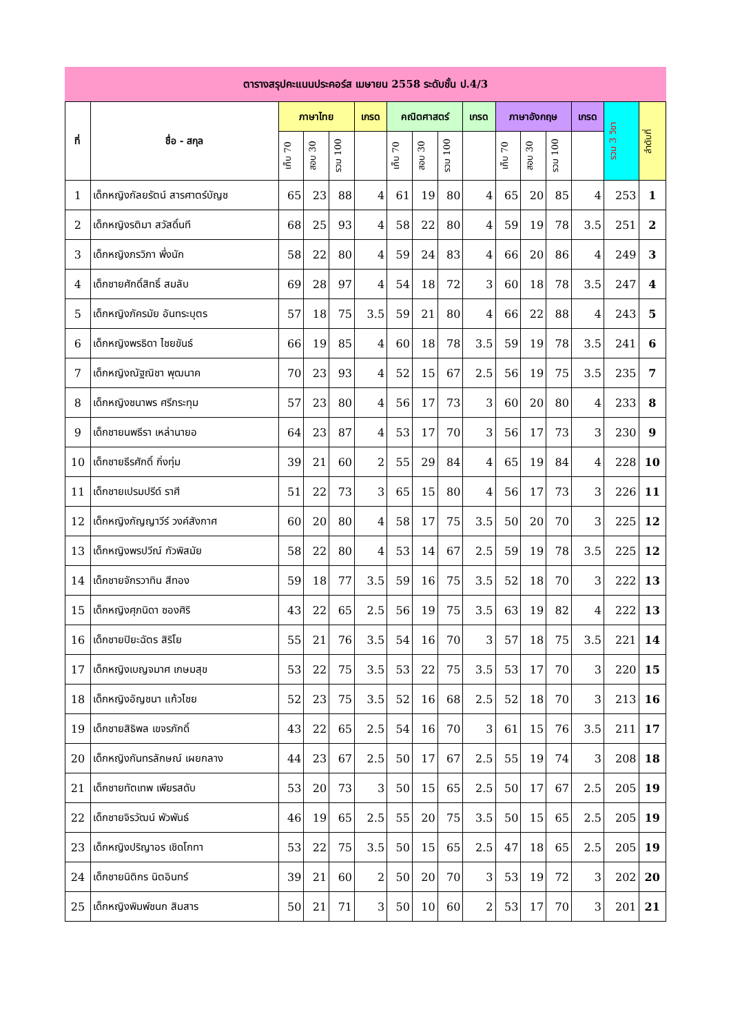ตารางสรุปคะแนนประคอร์ส เมษายน 2558 ระดับชั้น ป.4/3
| ที่ | ชื่อ - สกุล | ภาษาไทย | | | เกรด | คณิตศาสตร์ | | | เกรด | ภาษาอังกฤษ | | | เกรด | รวม 3 วิชา | ลำดับที่ |
| --- | --- | --- | --- | --- | --- | --- | --- | --- | --- | --- | --- | --- | --- | --- | --- |
| | | เก็บ 70 | สอบ 30 | รวม 100 | | เก็บ 70 | สอบ 30 | รวม 100 | | เก็บ 70 | สอบ 30 | รวม 100 | | | |
| 1 | เด็กหญิงกัลยรัตน์ สารศาตร์บัญช | 65 | 23 | 88 | 4 | 61 | 19 | 80 | 4 | 65 | 20 | 85 | 4 | 253 | 1 |
| 2 | เด็กหญิงรติมา สวัสดิ์นที | 68 | 25 | 93 | 4 | 58 | 22 | 80 | 4 | 59 | 19 | 78 | 3.5 | 251 | 2 |
| 3 | เด็กหญิงภรวิภา พึ่งนัก | 58 | 22 | 80 | 4 | 59 | 24 | 83 | 4 | 66 | 20 | 86 | 4 | 249 | 3 |
| 4 | เด็กชายศักดิ์สิทธิ์ สมลับ | 69 | 28 | 97 | 4 | 54 | 18 | 72 | 3 | 60 | 18 | 78 | 3.5 | 247 | 4 |
| 5 | เด็กหญิงภัครมัย อันทระบุตร | 57 | 18 | 75 | 3.5 | 59 | 21 | 80 | 4 | 66 | 22 | 88 | 4 | 243 | 5 |
| 6 | เด็กหญิงพรธิดา ไชยขันธ์ | 66 | 19 | 85 | 4 | 60 | 18 | 78 | 3.5 | 59 | 19 | 78 | 3.5 | 241 | 6 |
| 7 | เด็กหญิงณัฐณิชา พุฒนาค | 70 | 23 | 93 | 4 | 52 | 15 | 67 | 2.5 | 56 | 19 | 75 | 3.5 | 235 | 7 |
| 8 | เด็กหญิงชนาพร ศรีกระทุม | 57 | 23 | 80 | 4 | 56 | 17 | 73 | 3 | 60 | 20 | 80 | 4 | 233 | 8 |
| 9 | เด็กชายนพธีรา เหล่านายอ | 64 | 23 | 87 | 4 | 53 | 17 | 70 | 3 | 56 | 17 | 73 | 3 | 230 | 9 |
| 10 | เด็กชายธีรศักดิ์ กิ่งทุ่ม | 39 | 21 | 60 | 2 | 55 | 29 | 84 | 4 | 65 | 19 | 84 | 4 | 228 | 10 |
| 11 | เด็กชายเปรมปรีด์ ราศี | 51 | 22 | 73 | 3 | 65 | 15 | 80 | 4 | 56 | 17 | 73 | 3 | 226 | 11 |
| 12 | เด็กหญิงกัญญาวีร์ วงค์สังกาศ | 60 | 20 | 80 | 4 | 58 | 17 | 75 | 3.5 | 50 | 20 | 70 | 3 | 225 | 12 |
| 13 | เด็กหญิงพรปวีณ์ กัวพิสมัย | 58 | 22 | 80 | 4 | 53 | 14 | 67 | 2.5 | 59 | 19 | 78 | 3.5 | 225 | 12 |
| 14 | เด็กชายจักรวาทิน สีทอง | 59 | 18 | 77 | 3.5 | 59 | 16 | 75 | 3.5 | 52 | 18 | 70 | 3 | 222 | 13 |
| 15 | เด็กหญิงศุภนิดา ซองศิริ | 43 | 22 | 65 | 2.5 | 56 | 19 | 75 | 3.5 | 63 | 19 | 82 | 4 | 222 | 13 |
| 16 | เด็กชายปิยะฉัตร สิริโย | 55 | 21 | 76 | 3.5 | 54 | 16 | 70 | 3 | 57 | 18 | 75 | 3.5 | 221 | 14 |
| 17 | เด็กหญิงเบญจมาศ เกษมสุข | 53 | 22 | 75 | 3.5 | 53 | 22 | 75 | 3.5 | 53 | 17 | 70 | 3 | 220 | 15 |
| 18 | เด็กหญิงอัญชนา แก้วไชย | 52 | 23 | 75 | 3.5 | 52 | 16 | 68 | 2.5 | 52 | 18 | 70 | 3 | 213 | 16 |
| 19 | เด็กชายสิธิพล เขจรภักดิ์ | 43 | 22 | 65 | 2.5 | 54 | 16 | 70 | 3 | 61 | 15 | 76 | 3.5 | 211 | 17 |
| 20 | เด็กหญิงกันทรลักษณ์ เผยกลาง | 44 | 23 | 67 | 2.5 | 50 | 17 | 67 | 2.5 | 55 | 19 | 74 | 3 | 208 | 18 |
| 21 | เด็กชายทัตเทพ เพียรสดับ | 53 | 20 | 73 | 3 | 50 | 15 | 65 | 2.5 | 50 | 17 | 67 | 2.5 | 205 | 19 |
| 22 | เด็กชายจิรวัฒน์ พัวพันธ์ | 46 | 19 | 65 | 2.5 | 55 | 20 | 75 | 3.5 | 50 | 15 | 65 | 2.5 | 205 | 19 |
| 23 | เด็กหญิงปริญาอร เชิดโกทา | 53 | 22 | 75 | 3.5 | 50 | 15 | 65 | 2.5 | 47 | 18 | 65 | 2.5 | 205 | 19 |
| 24 | เด็กชายนิติกร นิตอินทร์ | 39 | 21 | 60 | 2 | 50 | 20 | 70 | 3 | 53 | 19 | 72 | 3 | 202 | 20 |
| 25 | เด็กหญิงพิมพ์ชนก สิมสาร | 50 | 21 | 71 | 3 | 50 | 10 | 60 | 2 | 53 | 17 | 70 | 3 | 201 | 21 |